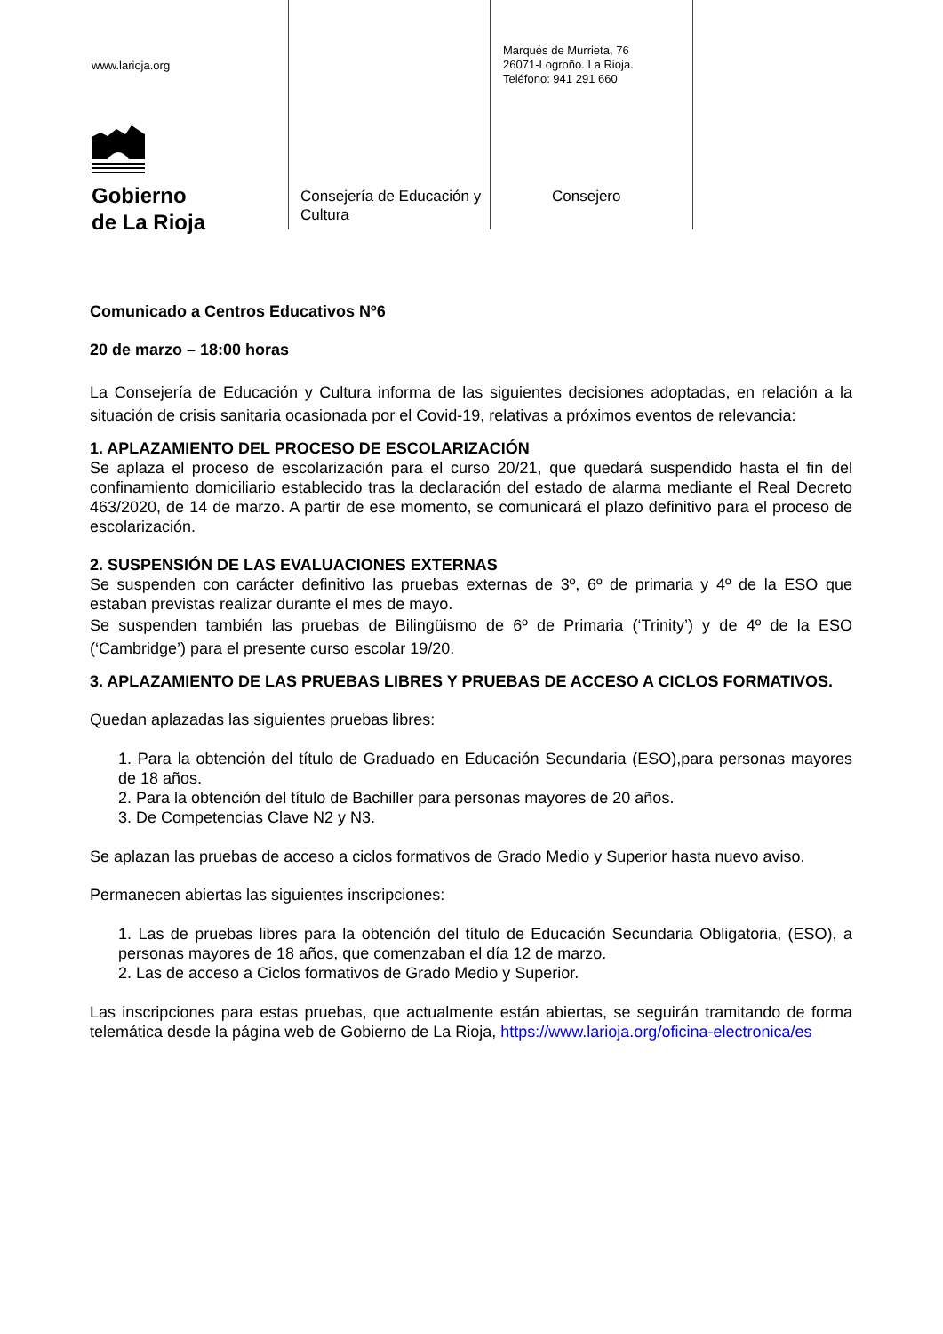www.larioja.org
Gobierno
de La Rioja
Consejería de Educación y Cultura
Marqués de Murrieta, 76
26071-Logroño. La Rioja.
Teléfono: 941 291 660
Consejero
Comunicado a Centros Educativos Nº6
20 de marzo – 18:00 horas
La Consejería de Educación y Cultura informa de las siguientes decisiones adoptadas, en relación a la situación de crisis sanitaria ocasionada por el Covid-19, relativas a próximos eventos de relevancia:
1. APLAZAMIENTO DEL PROCESO DE ESCOLARIZACIÓN
Se aplaza el proceso de escolarización para el curso 20/21, que quedará suspendido hasta el fin del confinamiento domiciliario establecido tras la declaración del estado de alarma mediante el Real Decreto 463/2020, de 14 de marzo. A partir de ese momento, se comunicará el plazo definitivo para el proceso de escolarización.
2. SUSPENSIÓN DE LAS EVALUACIONES EXTERNAS
Se suspenden con carácter definitivo las pruebas externas de 3º, 6º de primaria y 4º de la ESO que estaban previstas realizar durante el mes de mayo.
Se suspenden también las pruebas de Bilingüismo de 6º de Primaria (‘Trinity’) y de 4º de la ESO (‘Cambridge’) para el presente curso escolar 19/20.
3. APLAZAMIENTO DE LAS PRUEBAS LIBRES Y PRUEBAS DE ACCESO A CICLOS FORMATIVOS.
Quedan aplazadas las siguientes pruebas libres:
1. Para la obtención del título de Graduado en Educación Secundaria (ESO),para personas mayores de 18 años.
2. Para la obtención del título de Bachiller para personas mayores de 20 años.
3. De Competencias Clave N2 y N3.
Se aplazan las pruebas de acceso a ciclos formativos de Grado Medio y Superior hasta nuevo aviso.
Permanecen abiertas las siguientes inscripciones:
1. Las de pruebas libres para la obtención del título de Educación Secundaria Obligatoria, (ESO), a personas mayores de 18 años, que comenzaban el día 12 de marzo.
2. Las de acceso a Ciclos formativos de Grado Medio y Superior.
Las inscripciones para estas pruebas, que actualmente están abiertas, se seguirán tramitando de forma telemática desde la página web de Gobierno de La Rioja, https://www.larioja.org/oficina-electronica/es